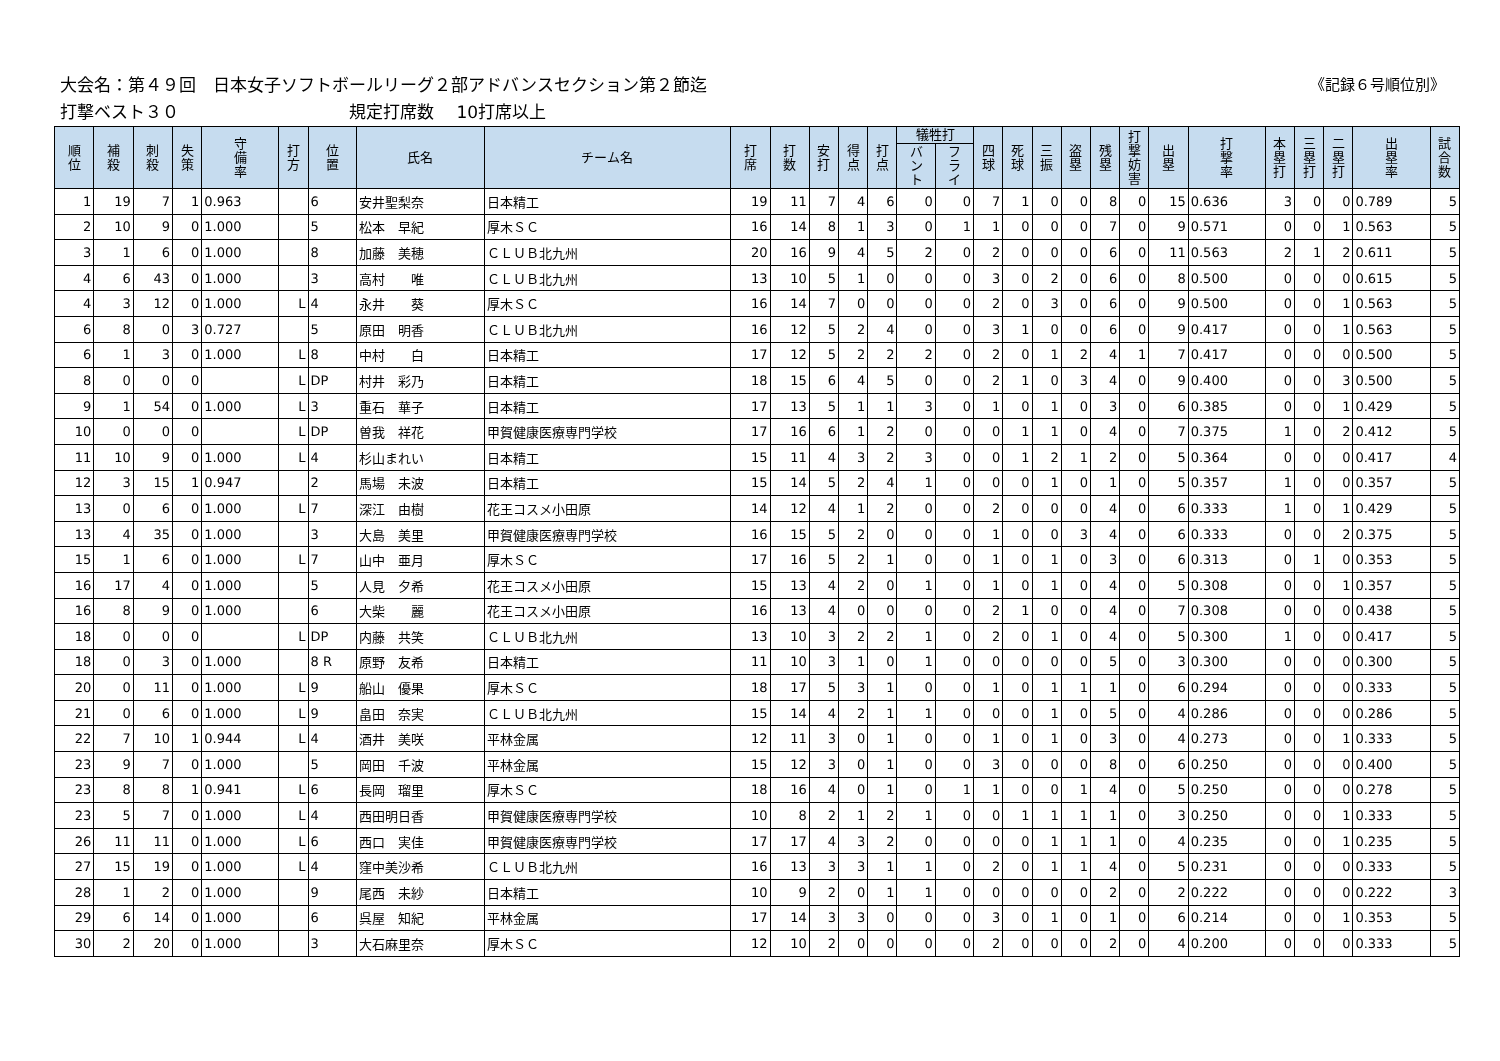《記録６号順位別》 大会名：第４９回　日本女子ソフトボールリーグ２部アドバンスセクション第２節迄
打撃ベスト３０　　　　　　　　　　規定打席数　 10打席以上
| 順 位 | 補 殺 | 刺 殺 | 失 策 | 守 備 率 | 打 方 | 位 置 | 氏名 | チーム名 | 打 席 | 打 数 | 安 打 | 得 点 | 打 点 | 犠牲打 | | 四 球 | 死 球 | 三 振 | 盗 塁 | 残 塁 | 打 撃 妨 害 | 出 塁 | 打 撃 率 | 本 塁 打 | 三 塁 打 | 二 塁 打 | 出 塁 率 | 試 合 数 |
| --- | --- | --- | --- | --- | --- | --- | --- | --- | --- | --- | --- | --- | --- | --- | --- | --- | --- | --- | --- | --- | --- | --- | --- | --- | --- | --- | --- | --- |
| | | | | | | | | | | | | | | バ ン ト | フ ラ イ | | | | | | | | | | | | | |
| 1 | 19 | 7 | 1 | 0.963 | | 6 | 安井聖梨奈 | 日本精工 | 19 | 11 | 7 | 4 | 6 | 0 | 0 | 7 | 1 | 0 | 0 | 8 | 0 | 15 | 0.636 | 3 | 0 | 0 | 0.789 | 5 |
| 2 | 10 | 9 | 0 | 1.000 | | 5 | 松本 早紀 | 厚木ＳＣ | 16 | 14 | 8 | 1 | 3 | 0 | 1 | 1 | 0 | 0 | 0 | 7 | 0 | 9 | 0.571 | 0 | 0 | 1 | 0.563 | 5 |
| 3 | 1 | 6 | 0 | 1.000 | | 8 | 加藤 美穂 | ＣＬＵＢ北九州 | 20 | 16 | 9 | 4 | 5 | 2 | 0 | 2 | 0 | 0 | 0 | 6 | 0 | 11 | 0.563 | 2 | 1 | 2 | 0.611 | 5 |
| 4 | 6 | 43 | 0 | 1.000 | | 3 | 高村 唯 | ＣＬＵＢ北九州 | 13 | 10 | 5 | 1 | 0 | 0 | 0 | 3 | 0 | 2 | 0 | 6 | 0 | 8 | 0.500 | 0 | 0 | 0 | 0.615 | 5 |
| 4 | 3 | 12 | 0 | 1.000 | L | 4 | 永井 葵 | 厚木ＳＣ | 16 | 14 | 7 | 0 | 0 | 0 | 0 | 2 | 0 | 3 | 0 | 6 | 0 | 9 | 0.500 | 0 | 0 | 1 | 0.563 | 5 |
| 6 | 8 | 0 | 3 | 0.727 | | 5 | 原田 明香 | ＣＬＵＢ北九州 | 16 | 12 | 5 | 2 | 4 | 0 | 0 | 3 | 1 | 0 | 0 | 6 | 0 | 9 | 0.417 | 0 | 0 | 1 | 0.563 | 5 |
| 6 | 1 | 3 | 0 | 1.000 | L | 8 | 中村 白 | 日本精工 | 17 | 12 | 5 | 2 | 2 | 2 | 0 | 2 | 0 | 1 | 2 | 4 | 1 | 7 | 0.417 | 0 | 0 | 0 | 0.500 | 5 |
| 8 | 0 | 0 | 0 | | L | DP | 村井 彩乃 | 日本精工 | 18 | 15 | 6 | 4 | 5 | 0 | 0 | 2 | 1 | 0 | 3 | 4 | 0 | 9 | 0.400 | 0 | 0 | 3 | 0.500 | 5 |
| 9 | 1 | 54 | 0 | 1.000 | L | 3 | 重石 華子 | 日本精工 | 17 | 13 | 5 | 1 | 1 | 3 | 0 | 1 | 0 | 1 | 0 | 3 | 0 | 6 | 0.385 | 0 | 0 | 1 | 0.429 | 5 |
| 10 | 0 | 0 | 0 | | L | DP | 曽我 祥花 | 甲賀健康医療専門学校 | 17 | 16 | 6 | 1 | 2 | 0 | 0 | 0 | 1 | 1 | 0 | 4 | 0 | 7 | 0.375 | 1 | 0 | 2 | 0.412 | 5 |
| 11 | 10 | 9 | 0 | 1.000 | L | 4 | 杉山まれい | 日本精工 | 15 | 11 | 4 | 3 | 2 | 3 | 0 | 0 | 1 | 2 | 1 | 2 | 0 | 5 | 0.364 | 0 | 0 | 0 | 0.417 | 4 |
| 12 | 3 | 15 | 1 | 0.947 | | 2 | 馬場 未波 | 日本精工 | 15 | 14 | 5 | 2 | 4 | 1 | 0 | 0 | 0 | 1 | 0 | 1 | 0 | 5 | 0.357 | 1 | 0 | 0 | 0.357 | 5 |
| 13 | 0 | 6 | 0 | 1.000 | L | 7 | 深江 由樹 | 花王コスメ小田原 | 14 | 12 | 4 | 1 | 2 | 0 | 0 | 2 | 0 | 0 | 0 | 4 | 0 | 6 | 0.333 | 1 | 0 | 1 | 0.429 | 5 |
| 13 | 4 | 35 | 0 | 1.000 | | 3 | 大島 美里 | 甲賀健康医療専門学校 | 16 | 15 | 5 | 2 | 0 | 0 | 0 | 1 | 0 | 0 | 3 | 4 | 0 | 6 | 0.333 | 0 | 0 | 2 | 0.375 | 5 |
| 15 | 1 | 6 | 0 | 1.000 | L | 7 | 山中 亜月 | 厚木ＳＣ | 17 | 16 | 5 | 2 | 1 | 0 | 0 | 1 | 0 | 1 | 0 | 3 | 0 | 6 | 0.313 | 0 | 1 | 0 | 0.353 | 5 |
| 16 | 17 | 4 | 0 | 1.000 | | 5 | 人見 夕希 | 花王コスメ小田原 | 15 | 13 | 4 | 2 | 0 | 1 | 0 | 1 | 0 | 1 | 0 | 4 | 0 | 5 | 0.308 | 0 | 0 | 1 | 0.357 | 5 |
| 16 | 8 | 9 | 0 | 1.000 | | 6 | 大柴 麗 | 花王コスメ小田原 | 16 | 13 | 4 | 0 | 0 | 0 | 0 | 2 | 1 | 0 | 0 | 4 | 0 | 7 | 0.308 | 0 | 0 | 0 | 0.438 | 5 |
| 18 | 0 | 0 | 0 | | L | DP | 内藤 共笑 | ＣＬＵＢ北九州 | 13 | 10 | 3 | 2 | 2 | 1 | 0 | 2 | 0 | 1 | 0 | 4 | 0 | 5 | 0.300 | 1 | 0 | 0 | 0.417 | 5 |
| 18 | 0 | 3 | 0 | 1.000 | | 8 R | 原野 友希 | 日本精工 | 11 | 10 | 3 | 1 | 0 | 1 | 0 | 0 | 0 | 0 | 0 | 5 | 0 | 3 | 0.300 | 0 | 0 | 0 | 0.300 | 5 |
| 20 | 0 | 11 | 0 | 1.000 | L | 9 | 船山 優果 | 厚木ＳＣ | 18 | 17 | 5 | 3 | 1 | 0 | 0 | 1 | 0 | 1 | 1 | 1 | 0 | 6 | 0.294 | 0 | 0 | 0 | 0.333 | 5 |
| 21 | 0 | 6 | 0 | 1.000 | L | 9 | 畠田 奈実 | ＣＬＵＢ北九州 | 15 | 14 | 4 | 2 | 1 | 1 | 0 | 0 | 0 | 1 | 0 | 5 | 0 | 4 | 0.286 | 0 | 0 | 0 | 0.286 | 5 |
| 22 | 7 | 10 | 1 | 0.944 | L | 4 | 酒井 美咲 | 平林金属 | 12 | 11 | 3 | 0 | 1 | 0 | 0 | 1 | 0 | 1 | 0 | 3 | 0 | 4 | 0.273 | 0 | 0 | 1 | 0.333 | 5 |
| 23 | 9 | 7 | 0 | 1.000 | | 5 | 岡田 千波 | 平林金属 | 15 | 12 | 3 | 0 | 1 | 0 | 0 | 3 | 0 | 0 | 0 | 8 | 0 | 6 | 0.250 | 0 | 0 | 0 | 0.400 | 5 |
| 23 | 8 | 8 | 1 | 0.941 | L | 6 | 長岡 瑠里 | 厚木ＳＣ | 18 | 16 | 4 | 0 | 1 | 0 | 1 | 1 | 0 | 0 | 1 | 4 | 0 | 5 | 0.250 | 0 | 0 | 0 | 0.278 | 5 |
| 23 | 5 | 7 | 0 | 1.000 | L | 4 | 西田明日香 | 甲賀健康医療専門学校 | 10 | 8 | 2 | 1 | 2 | 1 | 0 | 0 | 1 | 1 | 1 | 1 | 0 | 3 | 0.250 | 0 | 0 | 1 | 0.333 | 5 |
| 26 | 11 | 11 | 0 | 1.000 | L | 6 | 西口 実佳 | 甲賀健康医療専門学校 | 17 | 17 | 4 | 3 | 2 | 0 | 0 | 0 | 0 | 1 | 1 | 1 | 0 | 4 | 0.235 | 0 | 0 | 1 | 0.235 | 5 |
| 27 | 15 | 19 | 0 | 1.000 | L | 4 | 窪中美沙希 | ＣＬＵＢ北九州 | 16 | 13 | 3 | 3 | 1 | 1 | 0 | 2 | 0 | 1 | 1 | 4 | 0 | 5 | 0.231 | 0 | 0 | 0 | 0.333 | 5 |
| 28 | 1 | 2 | 0 | 1.000 | | 9 | 尾西 未紗 | 日本精工 | 10 | 9 | 2 | 0 | 1 | 1 | 0 | 0 | 0 | 0 | 0 | 2 | 0 | 2 | 0.222 | 0 | 0 | 0 | 0.222 | 3 |
| 29 | 6 | 14 | 0 | 1.000 | | 6 | 呉屋 知紀 | 平林金属 | 17 | 14 | 3 | 3 | 0 | 0 | 0 | 3 | 0 | 1 | 0 | 1 | 0 | 6 | 0.214 | 0 | 0 | 1 | 0.353 | 5 |
| 30 | 2 | 20 | 0 | 1.000 | | 3 | 大石麻里奈 | 厚木ＳＣ | 12 | 10 | 2 | 0 | 0 | 0 | 0 | 2 | 0 | 0 | 0 | 2 | 0 | 4 | 0.200 | 0 | 0 | 0 | 0.333 | 5 |